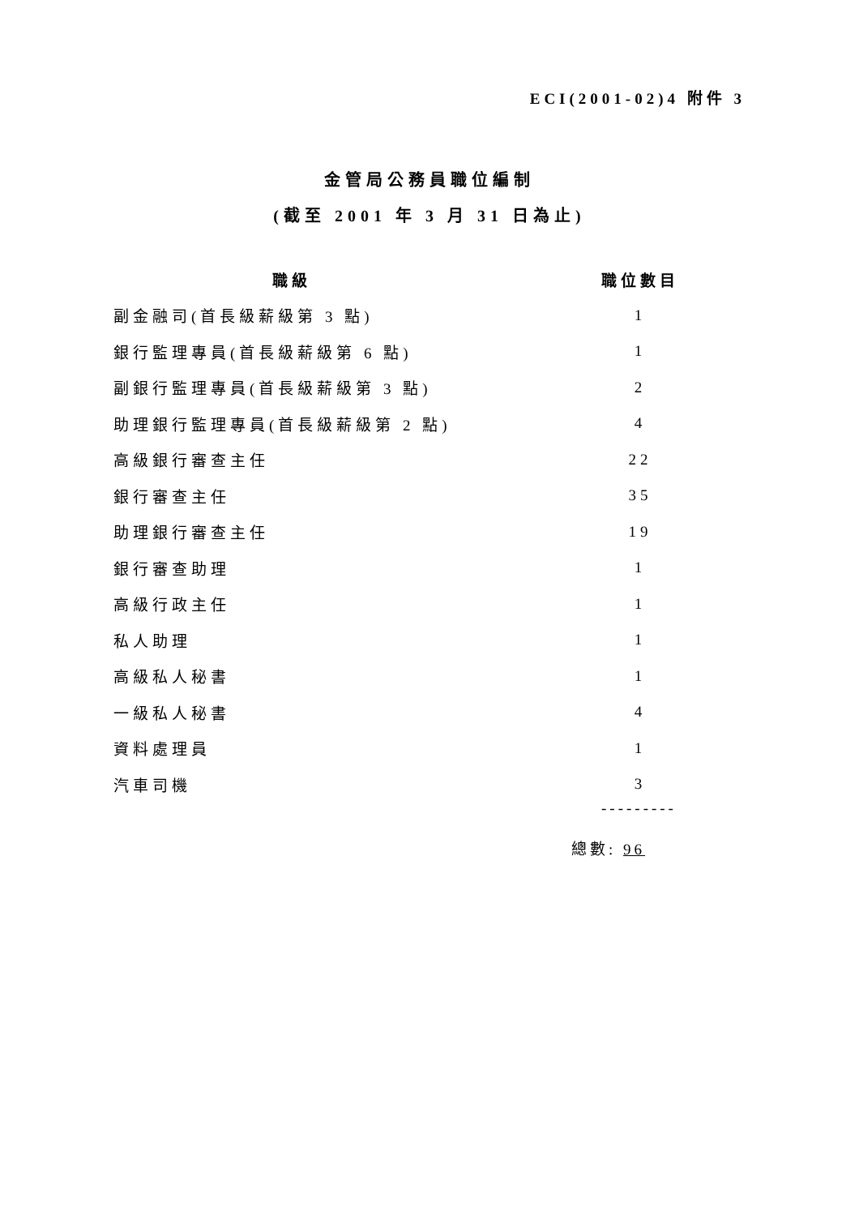ECI(2001-02)4 附件 3
金管局公務員職位編制
(截至 2001 年 3 月 31 日為止)
| 職級 | | 職位數目 |
| --- | --- | --- |
| 副金融司(首長級薪級第 3 點) | | 1 |
| 銀行監理專員(首長級薪級第 6 點) | | 1 |
| 副銀行監理專員(首長級薪級第 3 點) | | 2 |
| 助理銀行監理專員(首長級薪級第 2 點) | | 4 |
| 高級銀行審查主任 | | 22 |
| 銀行審查主任 | | 35 |
| 助理銀行審查主任 | | 19 |
| 銀行審查助理 | | 1 |
| 高級行政主任 | | 1 |
| 私人助理 | | 1 |
| 高級私人秘書 | | 1 |
| 一級私人秘書 | | 4 |
| 資料處理員 | | 1 |
| 汽車司機 | | 3 |
---------
總數: 96